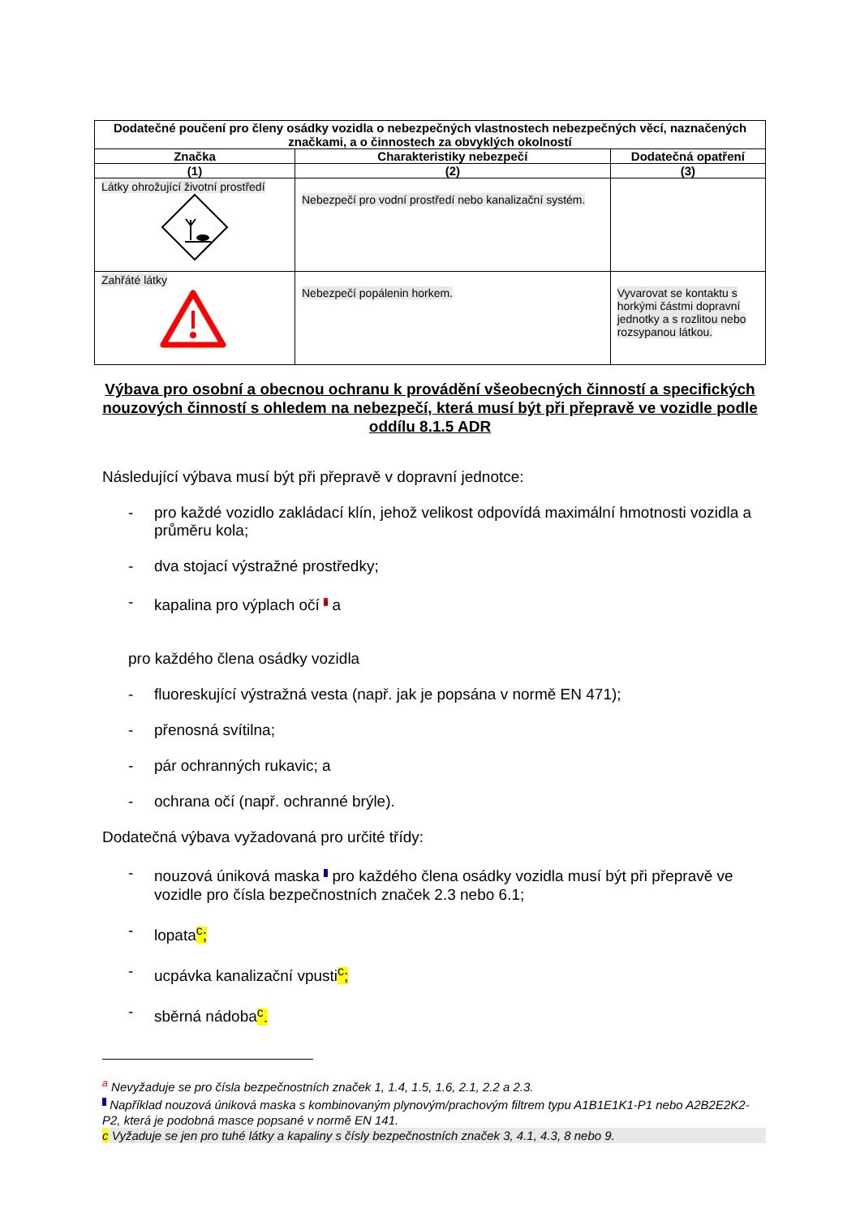| Dodatečné poučení pro členy osádky vozidla o nebezpečných vlastnostech nebezpečných věcí, naznačených značkami, a o činnostech za obvyklých okolností | | |
| --- | --- | --- |
| Značka | Charakteristiky nebezpečí | Dodatečná opatření |
| (1) | (2) | (3) |
| Látky ohrožující životní prostředí | Nebezpečí pro vodní prostředí nebo kanalizační systém. | |
| Zahřáté látky | Nebezpečí popálenin horkem. | Vyvarovat se kontaktu s horkými částmi dopravní jednotky a s rozlitou nebo rozsypanou látkou. |
Výbava pro osobní a obecnou ochranu k provádění všeobecných činností a specifických nouzových činností s ohledem na nebezpečí, která musí být při přepravě ve vozidle podle oddílu 8.1.5 ADR
Následující výbava musí být při přepravě v dopravní jednotce:
- pro každé vozidlo zakládací klín, jehož velikost odpovídá maximální hmotnosti vozidla a průměru kola;
- dva stojací výstražné prostředky;
- kapalina pro výplach očí <sup>a</sup> a
pro každého člena osádky vozidla
- fluoreskující výstražná vesta (např. jak je popsána v normě EN 471);
- přenosná svítilna;
- pár ochranných rukavic; a
- ochrana očí (např. ochranné brýle).
Dodatečná výbava vyžadovaná pro určité třídy:
- nouzová úniková maska <sup>b</sup> pro každého člena osádky vozidla musí být při přepravě ve vozidle pro čísla bezpečnostních značek 2.3 nebo 6.1;
- lopata<sup>c</sup>;
- ucpávka kanalizační vpusti<sup>c</sup>;
- sběrná nádoba<sup>c</sup>.
<sup>a</sup> Nevyžaduje se pro čísla bezpečnostních značek 1, 1.4, 1.5, 1.6, 2.1, 2.2 a 2.3.
<sup>b</sup> Například nouzová úniková maska s kombinovaným plynovým/prachovým filtrem typu A1B1E1K1-P1 nebo A2B2E2K2-P2, která je podobná masce popsané v normě EN 141.
c Vyžaduje se jen pro tuhé látky a kapaliny s čísly bezpečnostních značek 3, 4.1, 4.3, 8 nebo 9.